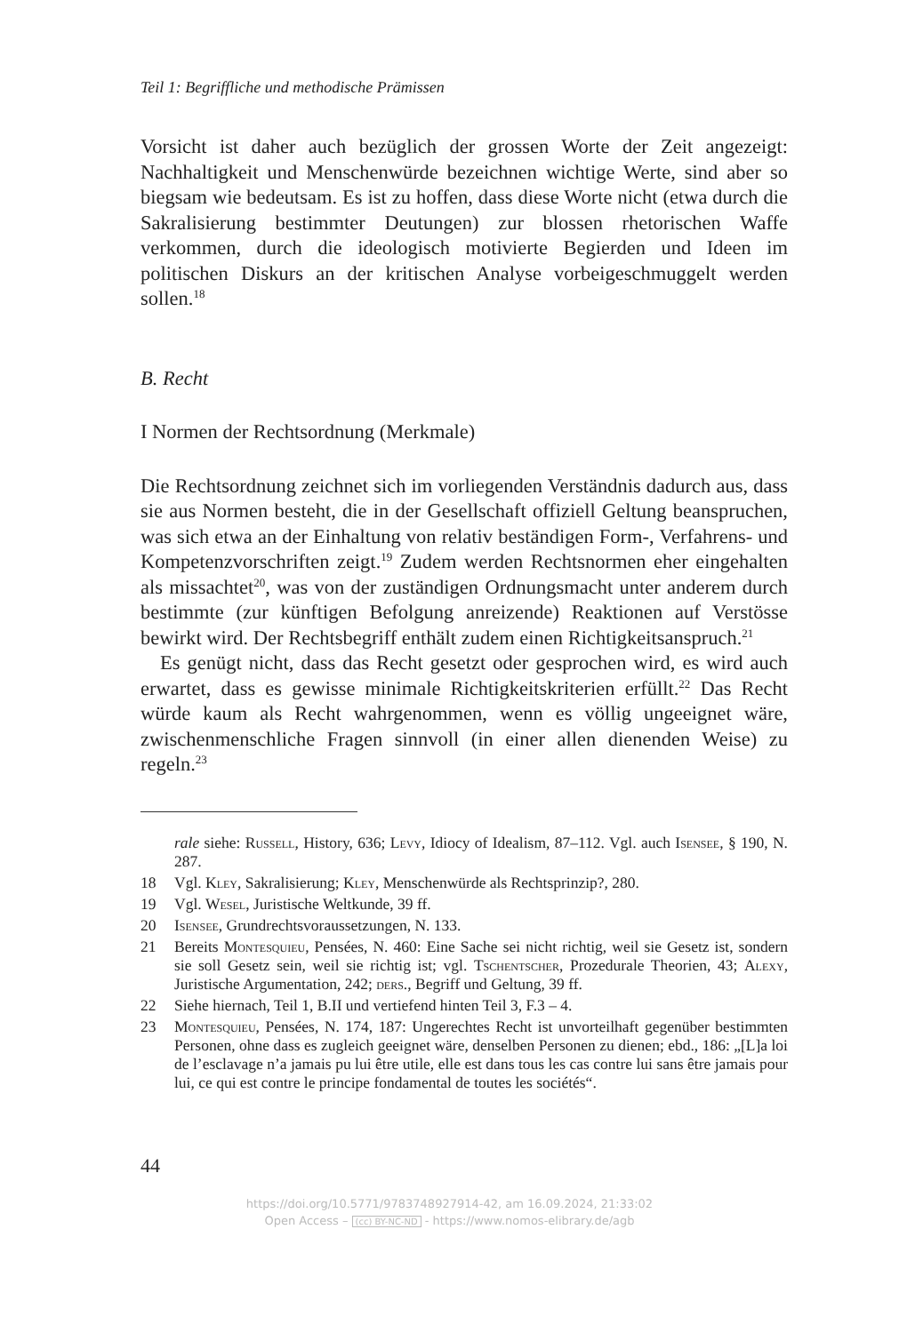Teil 1: Begriffliche und methodische Prämissen
Vorsicht ist daher auch bezüglich der grossen Worte der Zeit angezeigt: Nachhaltigkeit und Menschenwürde bezeichnen wichtige Werte, sind aber so biegsam wie bedeutsam. Es ist zu hoffen, dass diese Worte nicht (etwa durch die Sakralisierung bestimmter Deutungen) zur blossen rhetorischen Waffe verkommen, durch die ideologisch motivierte Begierden und Ideen im politischen Diskurs an der kritischen Analyse vorbeigeschmuggelt werden sollen.<sup>18</sup>
B. Recht
I Normen der Rechtsordnung (Merkmale)
Die Rechtsordnung zeichnet sich im vorliegenden Verständnis dadurch aus, dass sie aus Normen besteht, die in der Gesellschaft offiziell Geltung beanspruchen, was sich etwa an der Einhaltung von relativ beständigen Form-, Verfahrens- und Kompetenzvorschriften zeigt.<sup>19</sup> Zudem werden Rechtsnormen eher eingehalten als missachtet<sup>20</sup>, was von der zuständigen Ordnungsmacht unter anderem durch bestimmte (zur künftigen Befolgung anreizende) Reaktionen auf Verstösse bewirkt wird. Der Rechtsbegriff enthält zudem einen Richtigkeitsanspruch.<sup>21</sup>
Es genügt nicht, dass das Recht gesetzt oder gesprochen wird, es wird auch erwartet, dass es gewisse minimale Richtigkeitskriterien erfüllt.<sup>22</sup> Das Recht würde kaum als Recht wahrgenommen, wenn es völlig ungeeignet wäre, zwischenmenschliche Fragen sinnvoll (in einer allen dienenden Weise) zu regeln.<sup>23</sup>
rale siehe: Russell, History, 636; Levy, Idiocy of Idealism, 87–112. Vgl. auch Isensee, § 190, N. 287.
18 Vgl. Kley, Sakralisierung; Kley, Menschenwürde als Rechtsprinzip?, 280.
19 Vgl. Wesel, Juristische Weltkunde, 39 ff.
20 Isensee, Grundrechtsvoraussetzungen, N. 133.
21 Bereits Montesquieu, Pensées, N. 460: Eine Sache sei nicht richtig, weil sie Gesetz ist, sondern sie soll Gesetz sein, weil sie richtig ist; vgl. Tschentscher, Prozedurale Theorien, 43; Alexy, Juristische Argumentation, 242; ders., Begriff und Geltung, 39 ff.
22 Siehe hiernach, Teil 1, B.II und vertiefend hinten Teil 3, F.3 – 4.
23 Montesquieu, Pensées, N. 174, 187: Ungerechtes Recht ist unvorteilhaft gegenüber bestimmten Personen, ohne dass es zugleich geeignet wäre, denselben Personen zu dienen; ebd., 186: „[L]a loi de l’esclavage n’a jamais pu lui être utile, elle est dans tous les cas contre lui sans être jamais pour lui, ce qui est contre le principe fondamental de toutes les sociétés“.
44
https://doi.org/10.5771/9783748927914-42, am 16.09.2024, 21:33:02
Open Access – (cc) BY-NC-ND - https://www.nomos-elibrary.de/agb